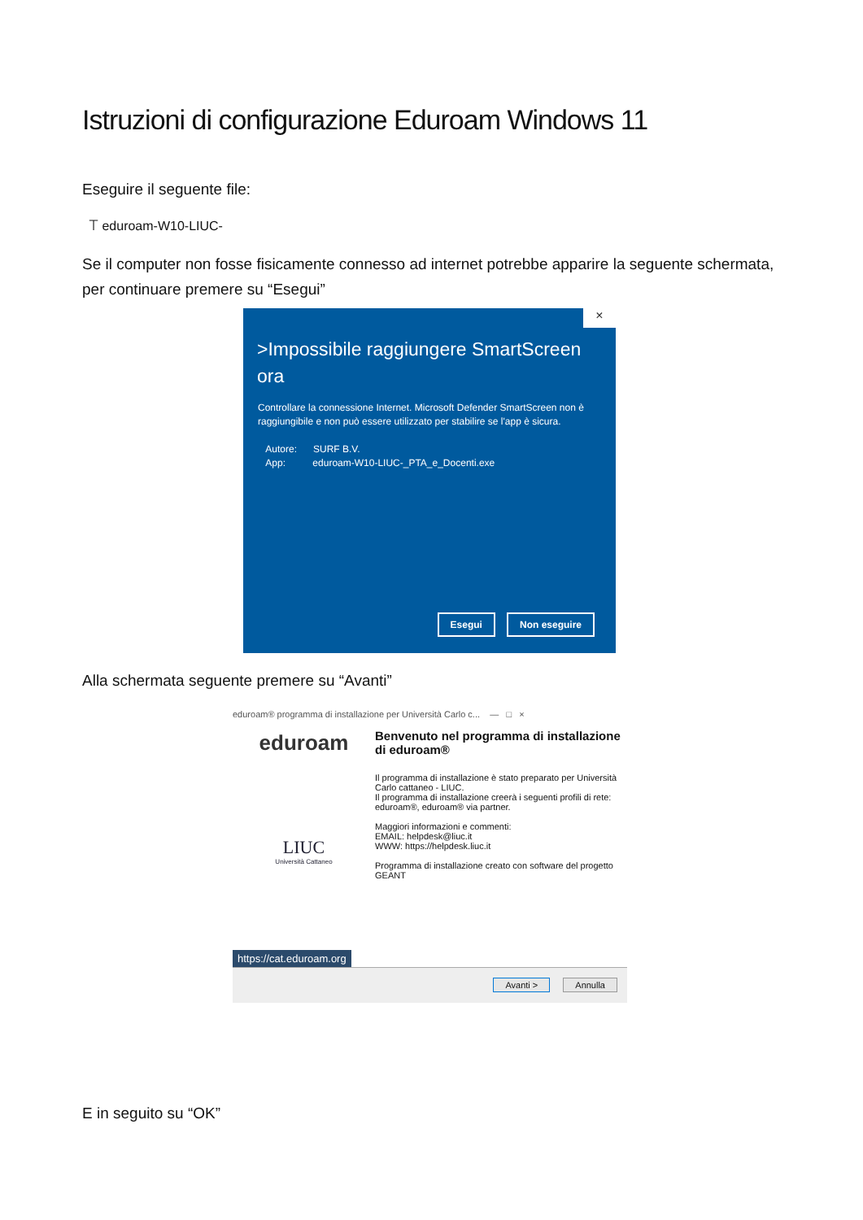Istruzioni di configurazione Eduroam Windows 11
Eseguire il seguente file:
⟙ eduroam-W10-LIUC-
Se il computer non fosse fisicamente connesso ad internet potrebbe apparire la seguente schermata, per continuare premere su “Esegui”
×
>Impossibile raggiungere SmartScreen ora
Controllare la connessione Internet. Microsoft Defender SmartScreen non è raggiungibile e non può essere utilizzato per stabilire se l'app è sicura.
Autore: SURF B.V.
App: eduroam-W10-LIUC-_PTA_e_Docenti.exe
Esegui Non eseguire
Alla schermata seguente premere su “Avanti”
eduroam® programma di installazione per Università Carlo c... — □ ×
eduroam
LIUC
Università Cattaneo
Benvenuto nel programma di installazione di eduroam®
Il programma di installazione è stato preparato per Università Carlo cattaneo - LIUC.
Il programma di installazione creerà i seguenti profili di rete: eduroam®, eduroam® via partner.
Maggiori informazioni e commenti:
EMAIL: helpdesk@liuc.it
WWW: https://helpdesk.liuc.it
Programma di installazione creato con software del progetto GEANT
https://cat.eduroam.org
Avanti > Annulla
E in seguito su “OK”